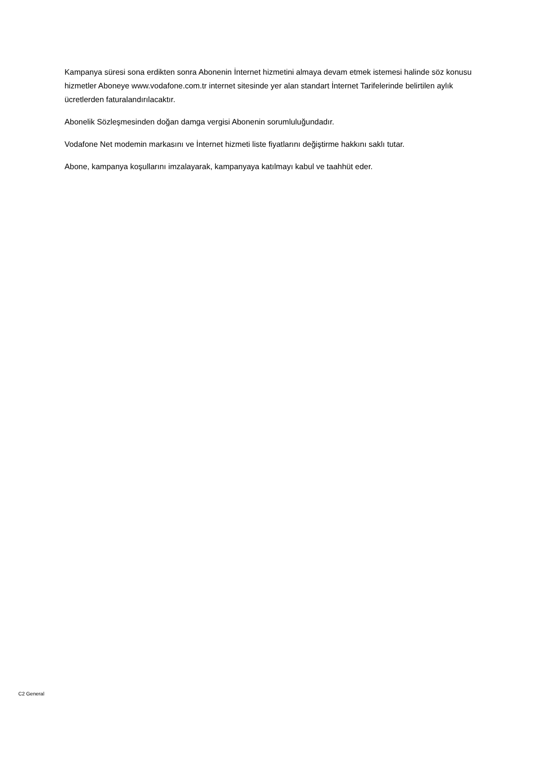Kampanya süresi sona erdikten sonra Abonenin İnternet hizmetini almaya devam etmek istemesi halinde söz konusu hizmetler Aboneye www.vodafone.com.tr internet sitesinde yer alan standart İnternet Tarifelerinde belirtilen aylık ücretlerden faturalandırılacaktır.
Abonelik Sözleşmesinden doğan damga vergisi Abonenin sorumluluğundadır.
Vodafone Net modemin markasını ve İnternet hizmeti liste fiyatlarını değiştirme hakkını saklı tutar.
Abone, kampanya koşullarını imzalayarak, kampanyaya katılmayı kabul ve taahhüt eder.
C2 General